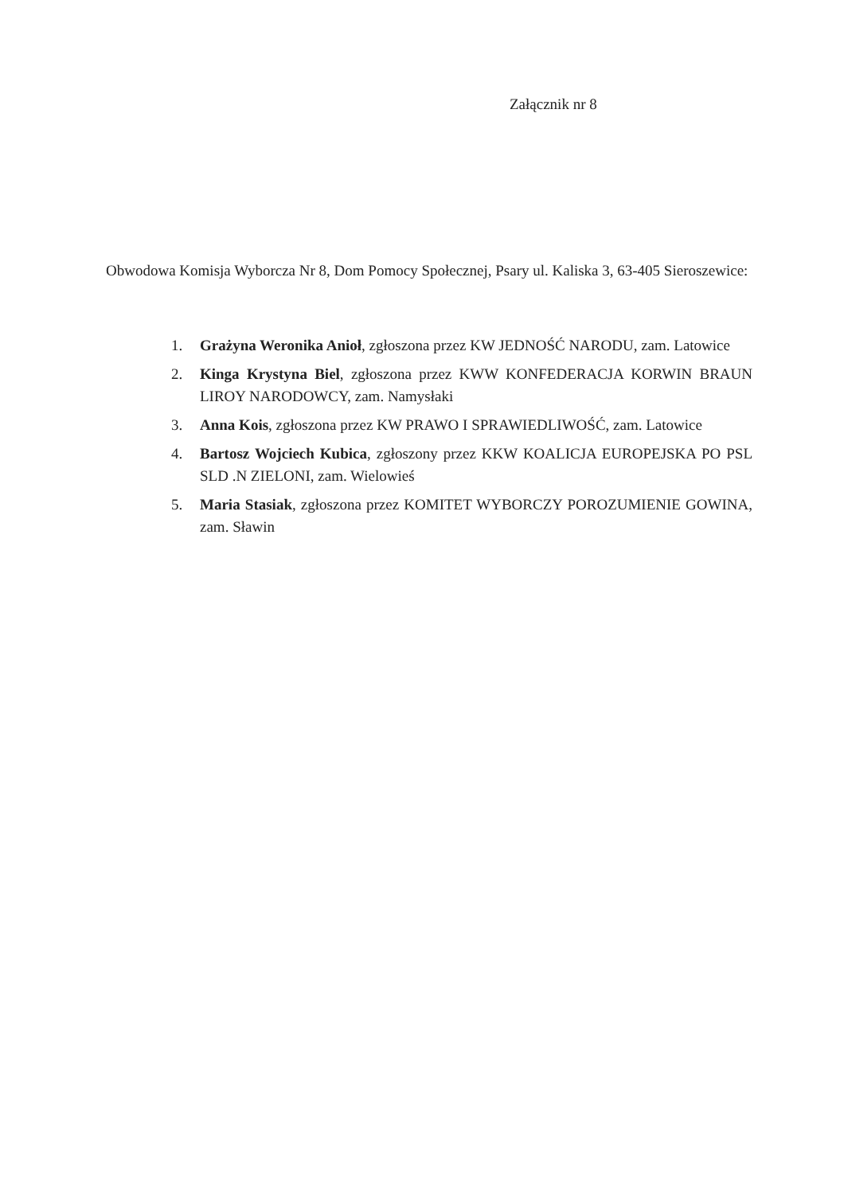Załącznik nr 8
Obwodowa Komisja Wyborcza Nr 8, Dom Pomocy Społecznej, Psary ul. Kaliska 3, 63-405 Sieroszewice:
1. Grażyna Weronika Anioł, zgłoszona przez KW JEDNOŚĆ NARODU, zam. Latowice
2. Kinga Krystyna Biel, zgłoszona przez KWW KONFEDERACJA KORWIN BRAUN LIROY NARODOWCY, zam. Namysłaki
3. Anna Kois, zgłoszona przez KW PRAWO I SPRAWIEDLIWOŚĆ, zam. Latowice
4. Bartosz Wojciech Kubica, zgłoszony przez KKW KOALICJA EUROPEJSKA PO PSL SLD .N ZIELONI, zam. Wielowieś
5. Maria Stasiak, zgłoszona przez KOMITET WYBORCZY POROZUMIENIE GOWINA, zam. Sławin